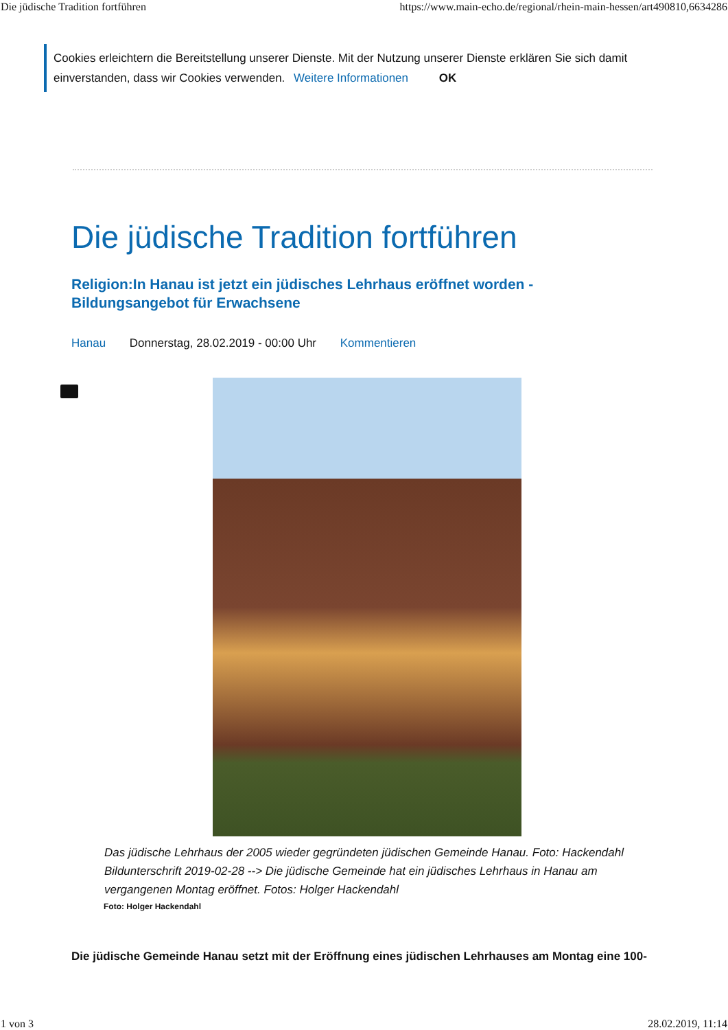Die jüdische Tradition fortführen https://www.main-echo.de/regional/rhein-main-hessen/art490810,6634286
Cookies erleichtern die Bereitstellung unserer Dienste. Mit der Nutzung unserer Dienste erklären Sie sich damit einverstanden, dass wir Cookies verwenden. Weitere Informationen OK
Die jüdische Tradition fortführen
Religion:In Hanau ist jetzt ein jüdisches Lehrhaus eröffnet worden - Bildungsangebot für Erwachsene
Hanau Donnerstag, 28.02.2019 - 00:00 Uhr Kommentieren
Das jüdische Lehrhaus der 2005 wieder gegründeten jüdischen Gemeinde Hanau. Foto: Hackendahl Bildunterschrift 2019-02-28 --> Die jüdische Gemeinde hat ein jüdisches Lehrhaus in Hanau am vergangenen Montag eröffnet. Fotos: Holger Hackendahl
Foto: Holger Hackendahl
Die jüdische Gemeinde Hanau setzt mit der Eröffnung eines jüdischen Lehrhauses am Montag eine 100-
1 von 3 28.02.2019, 11:14